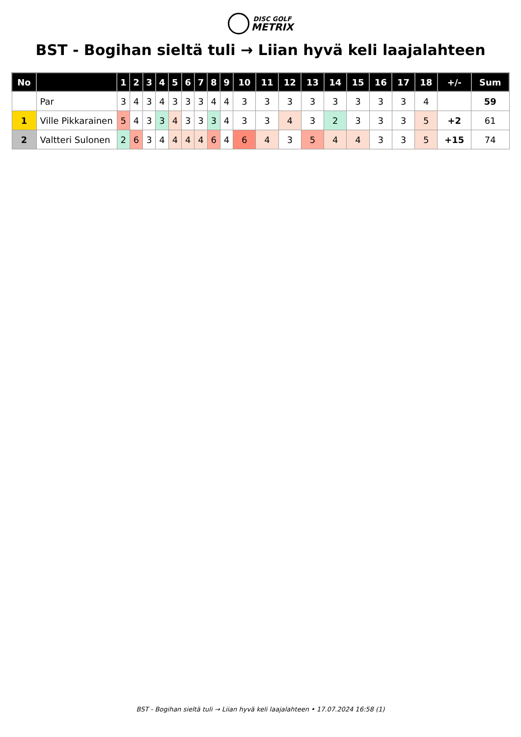DISC GOLF
METRIX
BST - Bogihan sieltä tuli → Liian hyvä keli laajalahteen
| No | | 1 | 2 | 3 | 4 | 5 | 6 | 7 | 8 | 9 | 10 | 11 | 12 | 13 | 14 | 15 | 16 | 17 | 18 | +/- | Sum |
| --- | --- | --- | --- | --- | --- | --- | --- | --- | --- | --- | --- | --- | --- | --- | --- | --- | --- | --- | --- | --- | --- |
| | Par | 3 | 4 | 3 | 4 | 3 | 3 | 3 | 4 | 4 | 3 | 3 | 3 | 3 | 3 | 3 | 3 | 3 | 4 | | 59 |
| 1 | Ville Pikkarainen | 5 | 4 | 3 | 3 | 4 | 3 | 3 | 3 | 4 | 3 | 3 | 4 | 3 | 2 | 3 | 3 | 3 | 5 | +2 | 61 |
| 2 | Valtteri Sulonen | 2 | 6 | 3 | 4 | 4 | 4 | 4 | 6 | 4 | 6 | 4 | 3 | 5 | 4 | 4 | 3 | 3 | 5 | +15 | 74 |
BST - Bogihan sieltä tuli → Liian hyvä keli laajalahteen • 17.07.2024 16:58 (1)